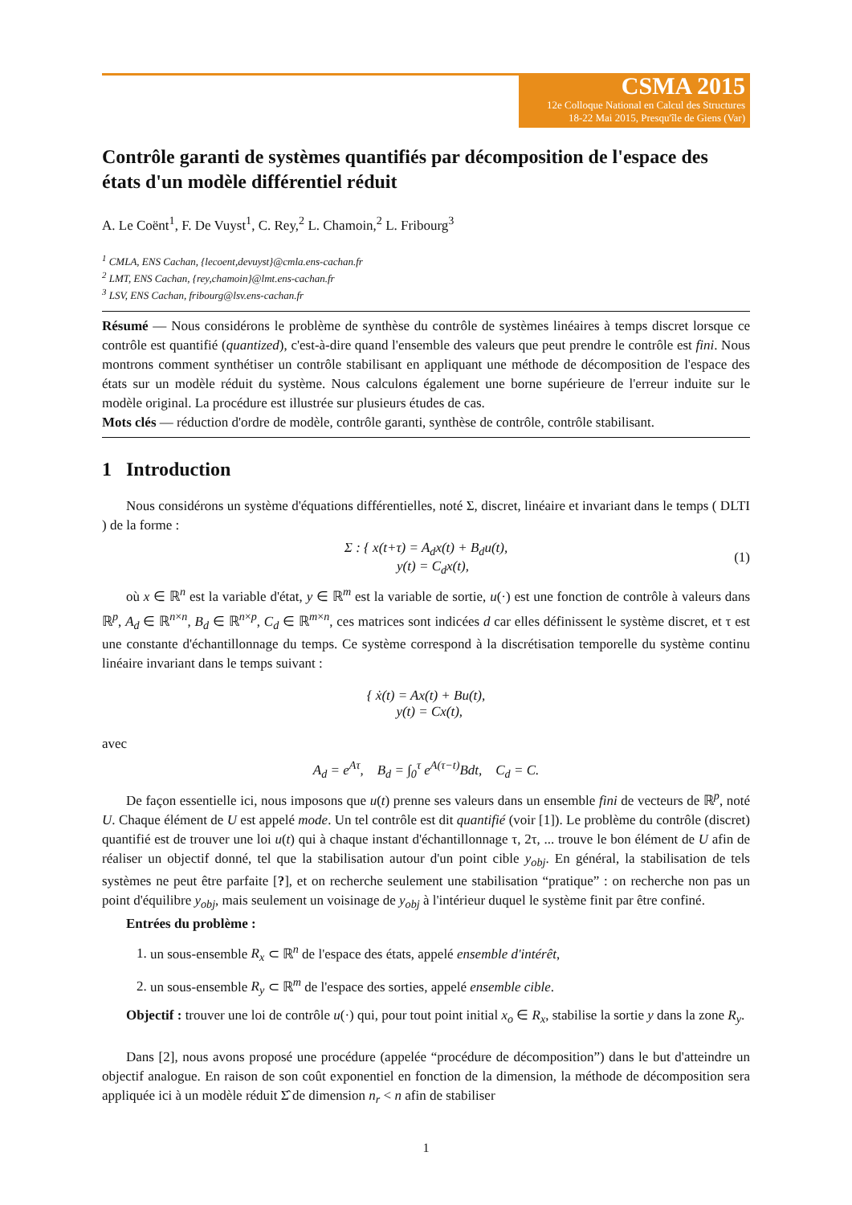CSMA 2015
12e Colloque National en Calcul des Structures
18-22 Mai 2015, Presqu'île de Giens (Var)
Contrôle garanti de systèmes quantifiés par décomposition de l'espace des états d'un modèle différentiel réduit
A. Le Coënt<sup>1</sup>, F. De Vuyst<sup>1</sup>, C. Rey,<sup>2</sup> L. Chamoin,<sup>2</sup> L. Fribourg<sup>3</sup>
<sup>1</sup> CMLA, ENS Cachan, {lecoent,devuyst}@cmla.ens-cachan.fr
<sup>2</sup> LMT, ENS Cachan, {rey,chamoin}@lmt.ens-cachan.fr
<sup>3</sup> LSV, ENS Cachan, fribourg@lsv.ens-cachan.fr
Résumé — Nous considérons le problème de synthèse du contrôle de systèmes linéaires à temps discret lorsque ce contrôle est quantifié (quantized), c'est-à-dire quand l'ensemble des valeurs que peut prendre le contrôle est fini. Nous montrons comment synthétiser un contrôle stabilisant en appliquant une méthode de décomposition de l'espace des états sur un modèle réduit du système. Nous calculons également une borne supérieure de l'erreur induite sur le modèle original. La procédure est illustrée sur plusieurs études de cas.
Mots clés — réduction d'ordre de modèle, contrôle garanti, synthèse de contrôle, contrôle stabilisant.
1 Introduction
Nous considérons un système d'équations différentielles, noté Σ, discret, linéaire et invariant dans le temps ( DLTI ) de la forme :
Σ : { x(t+τ) = A<sub>d</sub>x(t) + B<sub>d</sub>u(t),
y(t) = C<sub>d</sub>x(t),
(1)
où x ∈ ℝ<sup>n</sup> est la variable d'état, y ∈ ℝ<sup>m</sup> est la variable de sortie, u(·) est une fonction de contrôle à valeurs dans ℝ<sup>p</sup>, A<sub>d</sub> ∈ ℝ<sup>n×n</sup>, B<sub>d</sub> ∈ ℝ<sup>n×p</sup>, C<sub>d</sub> ∈ ℝ<sup>m×n</sup>, ces matrices sont indicées d car elles définissent le système discret, et τ est une constante d'échantillonnage du temps. Ce système correspond à la discrétisation temporelle du système continu linéaire invariant dans le temps suivant :
{ ẋ(t) = Ax(t) + Bu(t),
y(t) = Cx(t),
avec
A<sub>d</sub> = e<sup>Aτ</sup>, B<sub>d</sub> = ∫<sub>0</sub><sup>τ</sup> e<sup>A(τ−t)</sup>Bdt, C<sub>d</sub> = C.
De façon essentielle ici, nous imposons que u(t) prenne ses valeurs dans un ensemble fini de vecteurs de ℝ<sup>p</sup>, noté U. Chaque élément de U est appelé mode. Un tel contrôle est dit quantifié (voir [1]). Le problème du contrôle (discret) quantifié est de trouver une loi u(t) qui à chaque instant d'échantillonnage τ, 2τ, ... trouve le bon élément de U afin de réaliser un objectif donné, tel que la stabilisation autour d'un point cible y<sub>obj</sub>. En général, la stabilisation de tels systèmes ne peut être parfaite [?], et on recherche seulement une stabilisation “pratique” : on recherche non pas un point d'équilibre y<sub>obj</sub>, mais seulement un voisinage de y<sub>obj</sub> à l'intérieur duquel le système finit par être confiné.
Entrées du problème :
1. un sous-ensemble R<sub>x</sub> ⊂ ℝ<sup>n</sup> de l'espace des états, appelé ensemble d'intérêt,
2. un sous-ensemble R<sub>y</sub> ⊂ ℝ<sup>m</sup> de l'espace des sorties, appelé ensemble cible.
Objectif : trouver une loi de contrôle u(·) qui, pour tout point initial x<sub>o</sub> ∈ R<sub>x</sub>, stabilise la sortie y dans la zone R<sub>y</sub>.
Dans [2], nous avons proposé une procédure (appelée “procédure de décomposition”) dans le but d'atteindre un objectif analogue. En raison de son coût exponentiel en fonction de la dimension, la méthode de décomposition sera appliquée ici à un modèle réduit Σ̂ de dimension n<sub>r</sub> < n afin de stabiliser
1